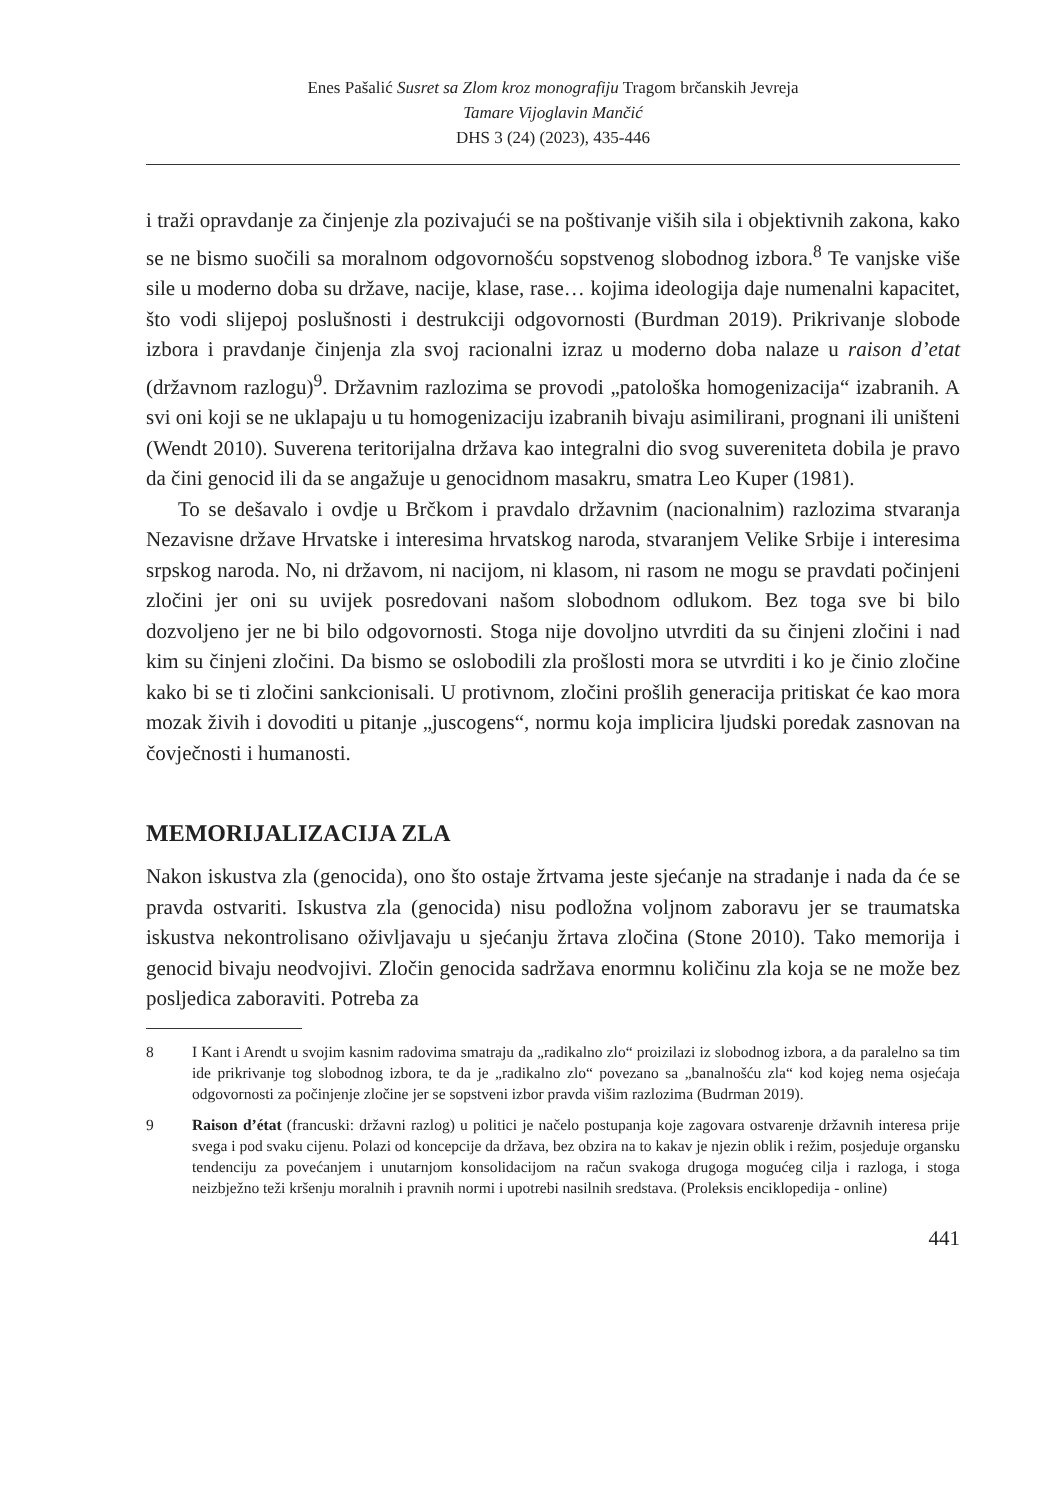Enes Pašalić Susret sa Zlom kroz monografiju Tragom brčanskih Jevreja
Tamare Vijoglavin Mančić
DHS 3 (24) (2023), 435-446
i traži opravdanje za činjenje zla pozivajući se na poštivanje viših sila i objektivnih zakona, kako se ne bismo suočili sa moralnom odgovornošću sopstvenog slobodnog izbora.<sup>8</sup> Te vanjske više sile u moderno doba su države, nacije, klase, rase… kojima ideologija daje numenalni kapacitet, što vodi slijepoj poslušnosti i destrukciji odgovornosti (Burdman 2019). Prikrivanje slobode izbora i pravdanje činjenja zla svoj racionalni izraz u moderno doba nalaze u raison d’etat (državnom razlogu)<sup>9</sup>. Državnim razlozima se provodi „patološka homogenizacija“ izabranih. A svi oni koji se ne uklapaju u tu homogenizaciju izabranih bivaju asimilirani, prognani ili uništeni (Wendt 2010). Suverena teritorijalna država kao integralni dio svog suvereniteta dobila je pravo da čini genocid ili da se angažuje u genocidnom masakru, smatra Leo Kuper (1981).
To se dešavalo i ovdje u Brčkom i pravdalo državnim (nacionalnim) razlozima stvaranja Nezavisne države Hrvatske i interesima hrvatskog naroda, stvaranjem Velike Srbije i interesima srpskog naroda. No, ni državom, ni nacijom, ni klasom, ni rasom ne mogu se pravdati počinjeni zločini jer oni su uvijek posredovani našom slobodnom odlukom. Bez toga sve bi bilo dozvoljeno jer ne bi bilo odgovornosti. Stoga nije dovoljno utvrditi da su činjeni zločini i nad kim su činjeni zločini. Da bismo se oslobodili zla prošlosti mora se utvrditi i ko je činio zločine kako bi se ti zločini sankcionisali. U protivnom, zločini prošlih generacija pritiskat će kao mora mozak živih i dovoditi u pitanje „juscogens“, normu koja implicira ljudski poredak zasnovan na čovječnosti i humanosti.
MEMORIJALIZACIJA ZLA
Nakon iskustva zla (genocida), ono što ostaje žrtvama jeste sjećanje na stradanje i nada da će se pravda ostvariti. Iskustva zla (genocida) nisu podložna voljnom zaboravu jer se traumatska iskustva nekontrolisano oživljavaju u sjećanju žrtava zločina (Stone 2010). Tako memorija i genocid bivaju neodvojivi. Zločin genocida sadržava enormnu količinu zla koja se ne može bez posljedica zaboraviti. Potreba za
8 I Kant i Arendt u svojim kasnim radovima smatraju da „radikalno zlo“ proizilazi iz slobodnog izbora, a da paralelno sa tim ide prikrivanje tog slobodnog izbora, te da je „radikalno zlo“ povezano sa „banalnošću zla“ kod kojeg nema osjećaja odgovornosti za počinjenje zločine jer se sopstveni izbor pravda višim razlozima (Budrman 2019).
9 Raison d’état (francuski: državni razlog) u politici je načelo postupanja koje zagovara ostvarenje državnih interesa prije svega i pod svaku cijenu. Polazi od koncepcije da država, bez obzira na to kakav je njezin oblik i režim, posjeduje organsku tendenciju za povećanjem i unutarnjom konsolidacijom na račun svakoga drugoga mogućeg cilja i razloga, i stoga neizbježno teži kršenju moralnih i pravnih normi i upotrebi nasilnih sredstava. (Proleksis enciklopedija - online)
441